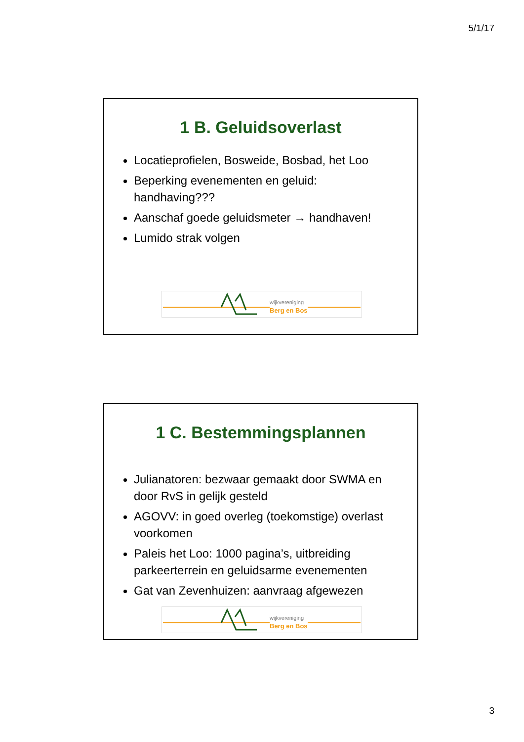5/1/17
1 B. Geluidsoverlast
Locatieprofielen, Bosweide, Bosbad, het Loo
Beperking evenementen en geluid: handhaving???
Aanschaf goede geluidsmeter → handhaven!
Lumido strak volgen
wijkvereniging
Berg en Bos
1 C. Bestemmingsplannen
Julianatoren: bezwaar gemaakt door SWMA en door RvS in gelijk gesteld
AGOVV: in goed overleg (toekomstige) overlast voorkomen
Paleis het Loo: 1000 pagina’s, uitbreiding parkeerterrein en geluidsarme evenementen
Gat van Zevenhuizen: aanvraag afgewezen
wijkvereniging
Berg en Bos
3